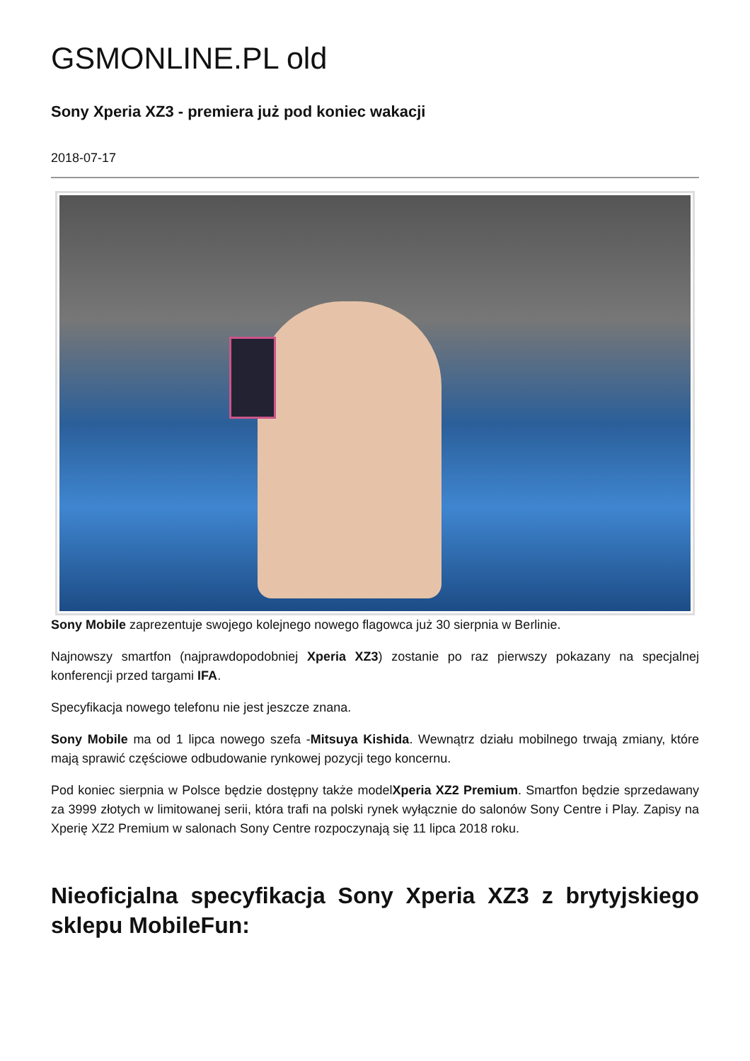GSMONLINE.PL old
Sony Xperia XZ3 - premiera już pod koniec wakacji
2018-07-17
Sony Mobile zaprezentuje swojego kolejnego nowego flagowca już 30 sierpnia w Berlinie.
Najnowszy smartfon (najprawdopodobniej Xperia XZ3) zostanie po raz pierwszy pokazany na specjalnej konferencji przed targami IFA.
Specyfikacja nowego telefonu nie jest jeszcze znana.
Sony Mobile ma od 1 lipca nowego szefa -Mitsuya Kishida. Wewnątrz działu mobilnego trwają zmiany, które mają sprawić częściowe odbudowanie rynkowej pozycji tego koncernu.
Pod koniec sierpnia w Polsce będzie dostępny także modelXperia XZ2 Premium. Smartfon będzie sprzedawany za 3999 złotych w limitowanej serii, która trafi na polski rynek wyłącznie do salonów Sony Centre i Play. Zapisy na Xperię XZ2 Premium w salonach Sony Centre rozpoczynają się 11 lipca 2018 roku.
Nieoficjalna specyfikacja Sony Xperia XZ3 z brytyjskiego sklepu MobileFun: